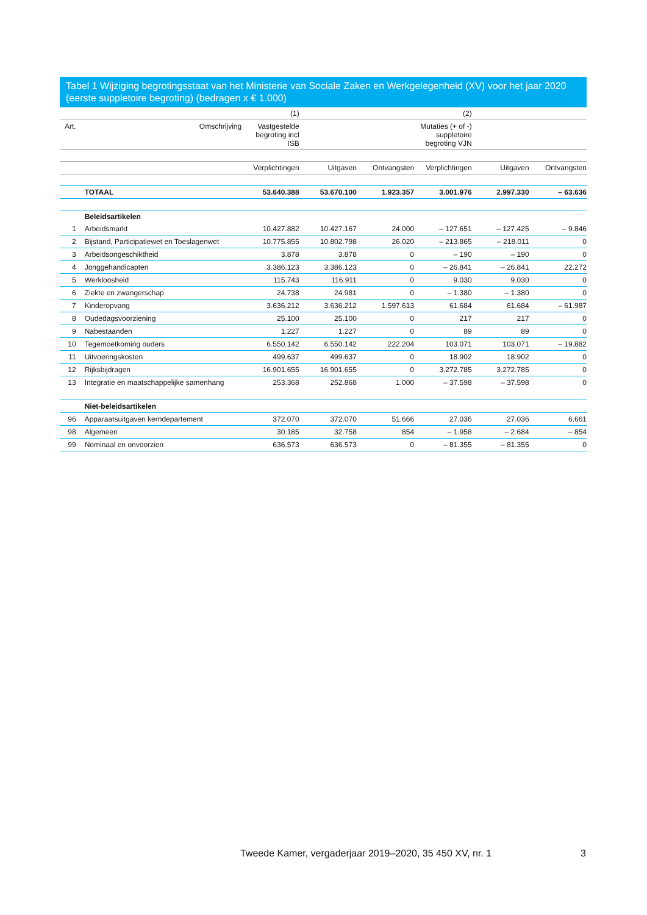Tabel 1 Wijziging begrotingsstaat van het Ministerie van Sociale Zaken en Werkgelegenheid (XV) voor het jaar 2020 (eerste suppletoire begroting) (bedragen x € 1.000)
| | | (1) | | | (2) | | |
| --- | --- | --- | --- | --- | --- | --- | --- |
| Art. | Omschrijving | Vastgestelde begroting incl ISB | | | Mutaties (+ of -) suppletoire begroting VJN | | |
| | | Verplichtingen | Uitgaven | Ontvangsten | Verplichtingen | Uitgaven | Ontvangsten |
| | TOTAAL | 53.640.388 | 53.670.100 | 1.923.357 | 3.001.976 | 2.997.330 | – 63.636 |
| | Beleidsartikelen | | | | | | |
| 1 | Arbeidsmarkt | 10.427.882 | 10.427.167 | 24.000 | – 127.651 | – 127.425 | – 9.846 |
| 2 | Bijstand, Participatiewet en Toeslagenwet | 10.775.855 | 10.802.798 | 26.020 | – 213.865 | – 218.011 | 0 |
| 3 | Arbeidsongeschiktheid | 3.878 | 3.878 | 0 | – 190 | – 190 | 0 |
| 4 | Jonggehandicapten | 3.386.123 | 3.386.123 | 0 | – 26.841 | – 26.841 | 22.272 |
| 5 | Werkloosheid | 115.743 | 116.911 | 0 | 9.030 | 9.030 | 0 |
| 6 | Ziekte en zwangerschap | 24.738 | 24.981 | 0 | – 1.380 | – 1.380 | 0 |
| 7 | Kinderopvang | 3.636.212 | 3.636.212 | 1.597.613 | 61.684 | 61.684 | – 61.987 |
| 8 | Oudedagsvoorziening | 25.100 | 25.100 | 0 | 217 | 217 | 0 |
| 9 | Nabestaanden | 1.227 | 1.227 | 0 | 89 | 89 | 0 |
| 10 | Tegemoetkoming ouders | 6.550.142 | 6.550.142 | 222.204 | 103.071 | 103.071 | – 19.882 |
| 11 | Uitvoeringskosten | 499.637 | 499.637 | 0 | 18.902 | 18.902 | 0 |
| 12 | Rijksbijdragen | 16.901.655 | 16.901.655 | 0 | 3.272.785 | 3.272.785 | 0 |
| 13 | Integratie en maatschappelijke samenhang | 253.368 | 252.868 | 1.000 | – 37.598 | – 37.598 | 0 |
| | Niet-beleidsartikelen | | | | | | |
| 96 | Apparaatsuitgaven kerndepartement | 372.070 | 372.070 | 51.666 | 27.036 | 27.036 | 6.661 |
| 98 | Algemeen | 30.185 | 32.758 | 854 | – 1.958 | – 2.684 | – 854 |
| 99 | Nominaal en onvoorzien | 636.573 | 636.573 | 0 | – 81.355 | – 81.355 | 0 |
Tweede Kamer, vergaderjaar 2019–2020, 35 450 XV, nr. 1
3